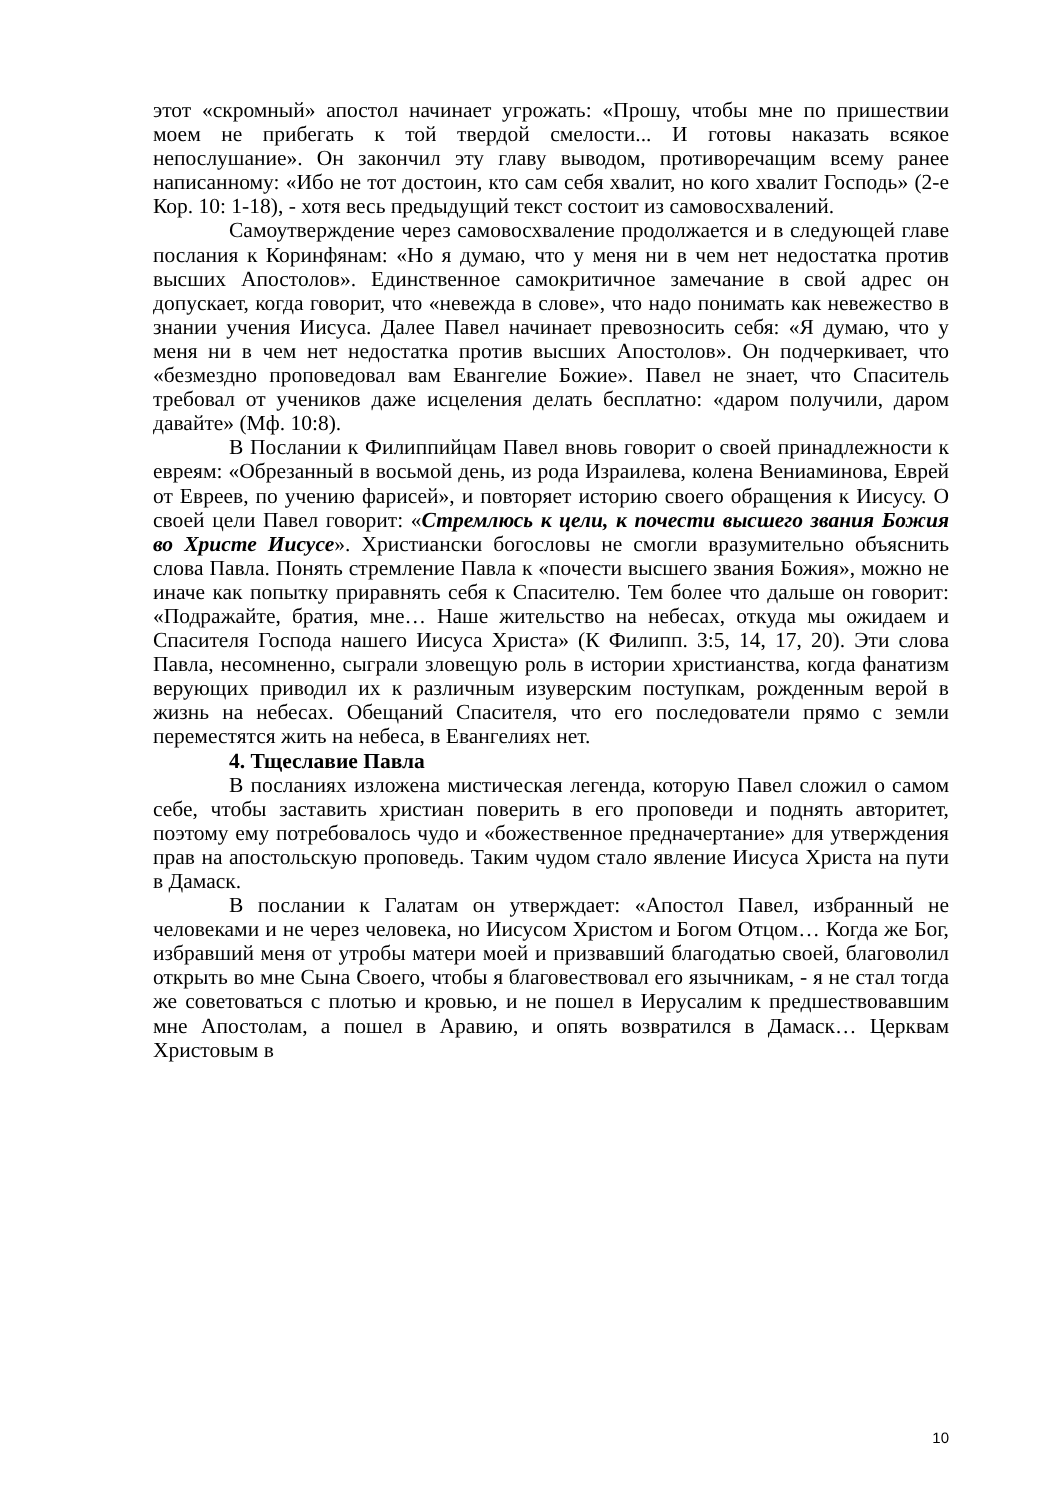этот «скромный» апостол начинает угрожать: «Прошу, чтобы мне по пришествии моем не прибегать к той твердой смелости... И готовы наказать всякое непослушание». Он закончил эту главу выводом, противоречащим всему ранее написанному: «Ибо не тот достоин, кто сам себя хвалит, но кого хвалит Господь» (2-е Кор. 10: 1-18), - хотя весь предыдущий текст состоит из самовосхвалений.
Самоутверждение через самовосхваление продолжается и в следующей главе послания к Коринфянам: «Но я думаю, что у меня ни в чем нет недостатка против высших Апостолов». Единственное самокритичное замечание в свой адрес он допускает, когда говорит, что «невежда в слове», что надо понимать как невежество в знании учения Иисуса. Далее Павел начинает превозносить себя: «Я думаю, что у меня ни в чем нет недостатка против высших Апостолов». Он подчеркивает, что «безмездно проповедовал вам Евангелие Божие». Павел не знает, что Спаситель требовал от учеников даже исцеления делать бесплатно: «даром получили, даром давайте» (Мф. 10:8).
В Послании к Филиппийцам Павел вновь говорит о своей принадлежности к евреям: «Обрезанный в восьмой день, из рода Израилева, колена Вениаминова, Еврей от Евреев, по учению фарисей», и повторяет историю своего обращения к Иисусу. О своей цели Павел говорит: «Стремлюсь к цели, к почести высшего звания Божия во Христе Иисусе». Христиански богословы не смогли вразумительно объяснить слова Павла. Понять стремление Павла к «почести высшего звания Божия», можно не иначе как попытку приравнять себя к Спасителю. Тем более что дальше он говорит: «Подражайте, братия, мне… Наше жительство на небесах, откуда мы ожидаем и Спасителя Господа нашего Иисуса Христа» (К Филипп. 3:5, 14, 17, 20). Эти слова Павла, несомненно, сыграли зловещую роль в истории христианства, когда фанатизм верующих приводил их к различным изуверским поступкам, рожденным верой в жизнь на небесах. Обещаний Спасителя, что его последователи прямо с земли переместятся жить на небеса, в Евангелиях нет.
4. Тщеславие Павла
В посланиях изложена мистическая легенда, которую Павел сложил о самом себе, чтобы заставить христиан поверить в его проповеди и поднять авторитет, поэтому ему потребовалось чудо и «божественное предначертание» для утверждения прав на апостольскую проповедь. Таким чудом стало явление Иисуса Христа на пути в Дамаск.
В послании к Галатам он утверждает: «Апостол Павел, избранный не человеками и не через человека, но Иисусом Христом и Богом Отцом… Когда же Бог, избравший меня от утробы матери моей и призвавший благодатью своей, благоволил открыть во мне Сына Своего, чтобы я благовествовал его язычникам, - я не стал тогда же советоваться с плотью и кровью, и не пошел в Иерусалим к предшествовавшим мне Апостолам, а пошел в Аравию, и опять возвратился в Дамаск… Церквам Христовым в
10